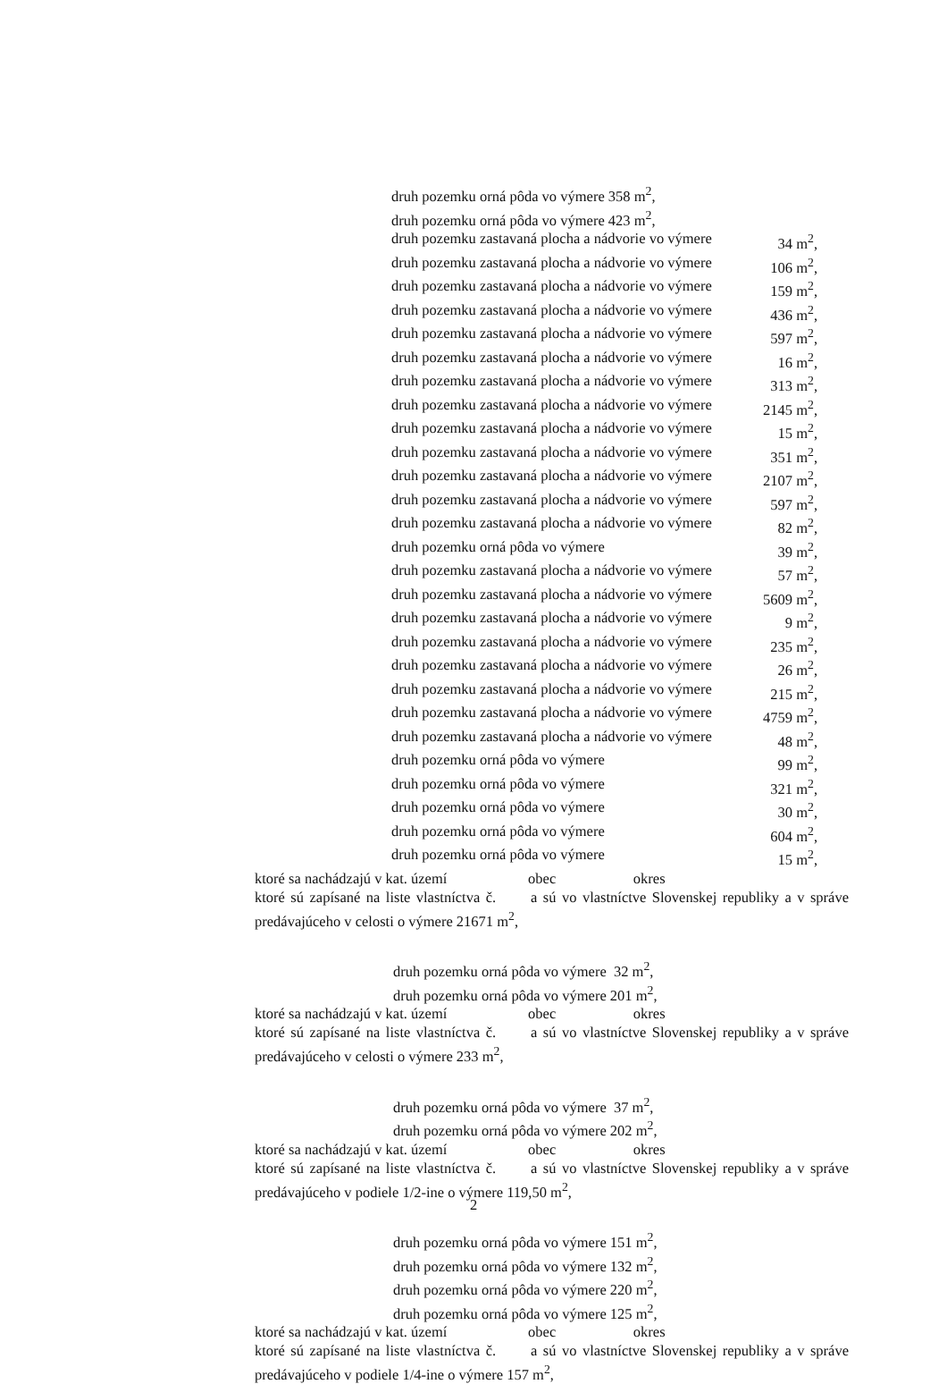druh pozemku orná pôda vo výmere 358 m<sup>2</sup>,
druh pozemku orná pôda vo výmere 423 m<sup>2</sup>,
druh pozemku zastavaná plocha a nádvorie vo výmere 34 m<sup>2</sup>,
druh pozemku zastavaná plocha a nádvorie vo výmere 106 m<sup>2</sup>,
druh pozemku zastavaná plocha a nádvorie vo výmere 159 m<sup>2</sup>,
druh pozemku zastavaná plocha a nádvorie vo výmere 436 m<sup>2</sup>,
druh pozemku zastavaná plocha a nádvorie vo výmere 597 m<sup>2</sup>,
druh pozemku zastavaná plocha a nádvorie vo výmere 16 m<sup>2</sup>,
druh pozemku zastavaná plocha a nádvorie vo výmere 313 m<sup>2</sup>,
druh pozemku zastavaná plocha a nádvorie vo výmere 2145 m<sup>2</sup>,
druh pozemku zastavaná plocha a nádvorie vo výmere 15 m<sup>2</sup>,
druh pozemku zastavaná plocha a nádvorie vo výmere 351 m<sup>2</sup>,
druh pozemku zastavaná plocha a nádvorie vo výmere 2107 m<sup>2</sup>,
druh pozemku zastavaná plocha a nádvorie vo výmere 597 m<sup>2</sup>,
druh pozemku zastavaná plocha a nádvorie vo výmere 82 m<sup>2</sup>,
druh pozemku orná pôda vo výmere 39 m<sup>2</sup>,
druh pozemku zastavaná plocha a nádvorie vo výmere 57 m<sup>2</sup>,
druh pozemku zastavaná plocha a nádvorie vo výmere 5609 m<sup>2</sup>,
druh pozemku zastavaná plocha a nádvorie vo výmere 9 m<sup>2</sup>,
druh pozemku zastavaná plocha a nádvorie vo výmere 235 m<sup>2</sup>,
druh pozemku zastavaná plocha a nádvorie vo výmere 26 m<sup>2</sup>,
druh pozemku zastavaná plocha a nádvorie vo výmere 215 m<sup>2</sup>,
druh pozemku zastavaná plocha a nádvorie vo výmere 4759 m<sup>2</sup>,
druh pozemku zastavaná plocha a nádvorie vo výmere 48 m<sup>2</sup>,
druh pozemku orná pôda vo výmere 99 m<sup>2</sup>,
druh pozemku orná pôda vo výmere 321 m<sup>2</sup>,
druh pozemku orná pôda vo výmere 30 m<sup>2</sup>,
druh pozemku orná pôda vo výmere 604 m<sup>2</sup>,
druh pozemku orná pôda vo výmere 15 m<sup>2</sup>,
ktoré sa nachádzajú v kat. území obec okres
ktoré sú zapísané na liste vlastníctva č. a sú vo vlastníctve Slovenskej republiky a v správe predávajúceho v celosti o výmere 21671 m<sup>2</sup>,
druh pozemku orná pôda vo výmere 32 m<sup>2</sup>,
druh pozemku orná pôda vo výmere 201 m<sup>2</sup>,
ktoré sa nachádzajú v kat. území obec okres
ktoré sú zapísané na liste vlastníctva č. a sú vo vlastníctve Slovenskej republiky a v správe predávajúceho v celosti o výmere 233 m<sup>2</sup>,
druh pozemku orná pôda vo výmere 37 m<sup>2</sup>,
druh pozemku orná pôda vo výmere 202 m<sup>2</sup>,
ktoré sa nachádzajú v kat. území obec okres
ktoré sú zapísané na liste vlastníctva č. a sú vo vlastníctve Slovenskej republiky a v správe predávajúceho v podiele 1/2-ine o výmere 119,50 m<sup>2</sup>,
druh pozemku orná pôda vo výmere 151 m<sup>2</sup>,
druh pozemku orná pôda vo výmere 132 m<sup>2</sup>,
druh pozemku orná pôda vo výmere 220 m<sup>2</sup>,
druh pozemku orná pôda vo výmere 125 m<sup>2</sup>,
ktoré sa nachádzajú v kat. území obec okres
ktoré sú zapísané na liste vlastníctva č. a sú vo vlastníctve Slovenskej republiky a v správe predávajúceho v podiele 1/4-ine o výmere 157 m<sup>2</sup>,
2